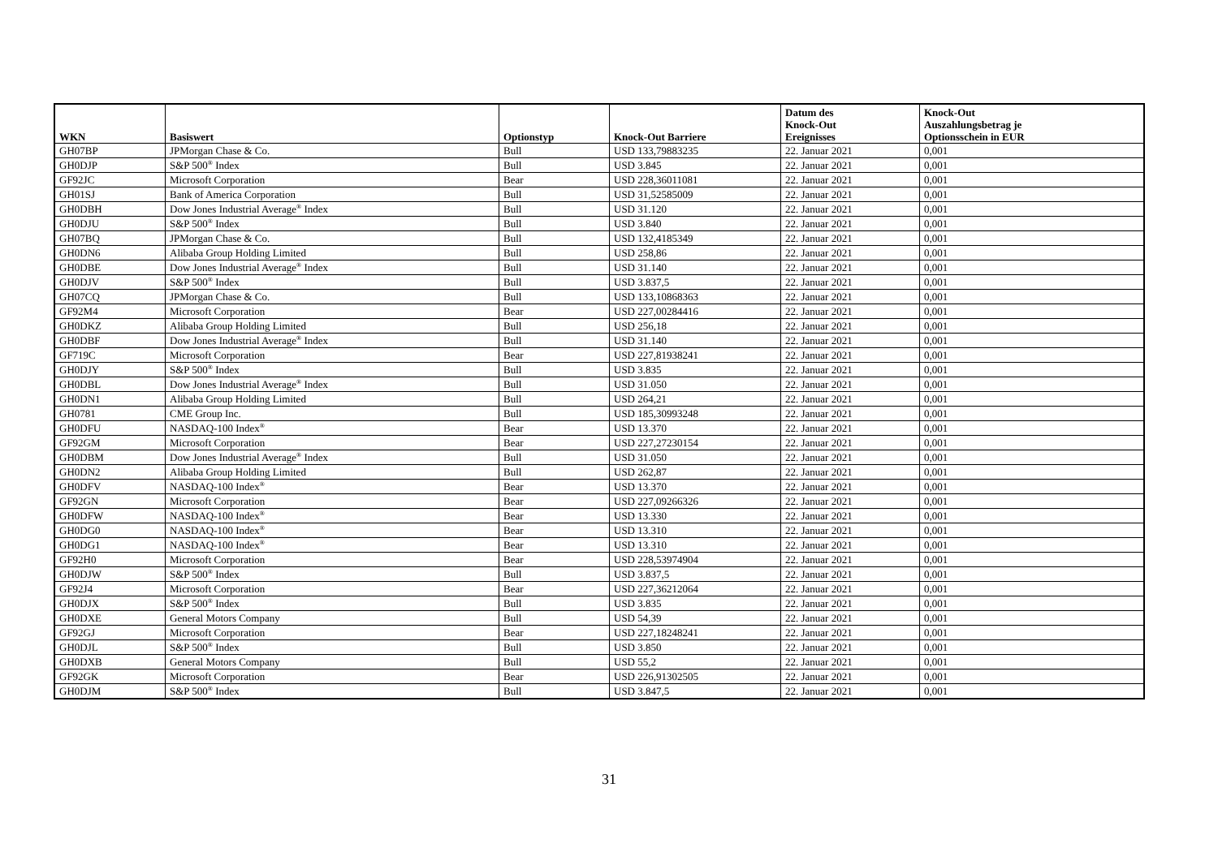| WKN | Basiswert | Optionstyp | Knock-Out Barriere | Datum des Knock-Out Ereignisses | Knock-Out Auszahlungsbetrag je Optionsschein in EUR |
| --- | --- | --- | --- | --- | --- |
| GH07BP | JPMorgan Chase & Co. | Bull | USD 133,79883235 | 22. Januar 2021 | 0,001 |
| GH0DJP | S&P 500<sup>®</sup> Index | Bull | USD 3.845 | 22. Januar 2021 | 0,001 |
| GF92JC | Microsoft Corporation | Bear | USD 228,36011081 | 22. Januar 2021 | 0,001 |
| GH01SJ | Bank of America Corporation | Bull | USD 31,52585009 | 22. Januar 2021 | 0,001 |
| GH0DBH | Dow Jones Industrial Average<sup>®</sup> Index | Bull | USD 31.120 | 22. Januar 2021 | 0,001 |
| GH0DJU | S&P 500<sup>®</sup> Index | Bull | USD 3.840 | 22. Januar 2021 | 0,001 |
| GH07BQ | JPMorgan Chase & Co. | Bull | USD 132,4185349 | 22. Januar 2021 | 0,001 |
| GH0DN6 | Alibaba Group Holding Limited | Bull | USD 258,86 | 22. Januar 2021 | 0,001 |
| GH0DBE | Dow Jones Industrial Average<sup>®</sup> Index | Bull | USD 31.140 | 22. Januar 2021 | 0,001 |
| GH0DJV | S&P 500<sup>®</sup> Index | Bull | USD 3.837,5 | 22. Januar 2021 | 0,001 |
| GH07CQ | JPMorgan Chase & Co. | Bull | USD 133,10868363 | 22. Januar 2021 | 0,001 |
| GF92M4 | Microsoft Corporation | Bear | USD 227,00284416 | 22. Januar 2021 | 0,001 |
| GH0DKZ | Alibaba Group Holding Limited | Bull | USD 256,18 | 22. Januar 2021 | 0,001 |
| GH0DBF | Dow Jones Industrial Average<sup>®</sup> Index | Bull | USD 31.140 | 22. Januar 2021 | 0,001 |
| GF719C | Microsoft Corporation | Bear | USD 227,81938241 | 22. Januar 2021 | 0,001 |
| GH0DJY | S&P 500<sup>®</sup> Index | Bull | USD 3.835 | 22. Januar 2021 | 0,001 |
| GH0DBL | Dow Jones Industrial Average<sup>®</sup> Index | Bull | USD 31.050 | 22. Januar 2021 | 0,001 |
| GH0DN1 | Alibaba Group Holding Limited | Bull | USD 264,21 | 22. Januar 2021 | 0,001 |
| GH0781 | CME Group Inc. | Bull | USD 185,30993248 | 22. Januar 2021 | 0,001 |
| GH0DFU | NASDAQ-100 Index<sup>®</sup> | Bear | USD 13.370 | 22. Januar 2021 | 0,001 |
| GF92GM | Microsoft Corporation | Bear | USD 227,27230154 | 22. Januar 2021 | 0,001 |
| GH0DBM | Dow Jones Industrial Average<sup>®</sup> Index | Bull | USD 31.050 | 22. Januar 2021 | 0,001 |
| GH0DN2 | Alibaba Group Holding Limited | Bull | USD 262,87 | 22. Januar 2021 | 0,001 |
| GH0DFV | NASDAQ-100 Index<sup>®</sup> | Bear | USD 13.370 | 22. Januar 2021 | 0,001 |
| GF92GN | Microsoft Corporation | Bear | USD 227,09266326 | 22. Januar 2021 | 0,001 |
| GH0DFW | NASDAQ-100 Index<sup>®</sup> | Bear | USD 13.330 | 22. Januar 2021 | 0,001 |
| GH0DG0 | NASDAQ-100 Index<sup>®</sup> | Bear | USD 13.310 | 22. Januar 2021 | 0,001 |
| GH0DG1 | NASDAQ-100 Index<sup>®</sup> | Bear | USD 13.310 | 22. Januar 2021 | 0,001 |
| GF92H0 | Microsoft Corporation | Bear | USD 228,53974904 | 22. Januar 2021 | 0,001 |
| GH0DJW | S&P 500<sup>®</sup> Index | Bull | USD 3.837,5 | 22. Januar 2021 | 0,001 |
| GF92J4 | Microsoft Corporation | Bear | USD 227,36212064 | 22. Januar 2021 | 0,001 |
| GH0DJX | S&P 500<sup>®</sup> Index | Bull | USD 3.835 | 22. Januar 2021 | 0,001 |
| GH0DXE | General Motors Company | Bull | USD 54,39 | 22. Januar 2021 | 0,001 |
| GF92GJ | Microsoft Corporation | Bear | USD 227,18248241 | 22. Januar 2021 | 0,001 |
| GH0DJL | S&P 500<sup>®</sup> Index | Bull | USD 3.850 | 22. Januar 2021 | 0,001 |
| GH0DXB | General Motors Company | Bull | USD 55,2 | 22. Januar 2021 | 0,001 |
| GF92GK | Microsoft Corporation | Bear | USD 226,91302505 | 22. Januar 2021 | 0,001 |
| GH0DJM | S&P 500<sup>®</sup> Index | Bull | USD 3.847,5 | 22. Januar 2021 | 0,001 |
31